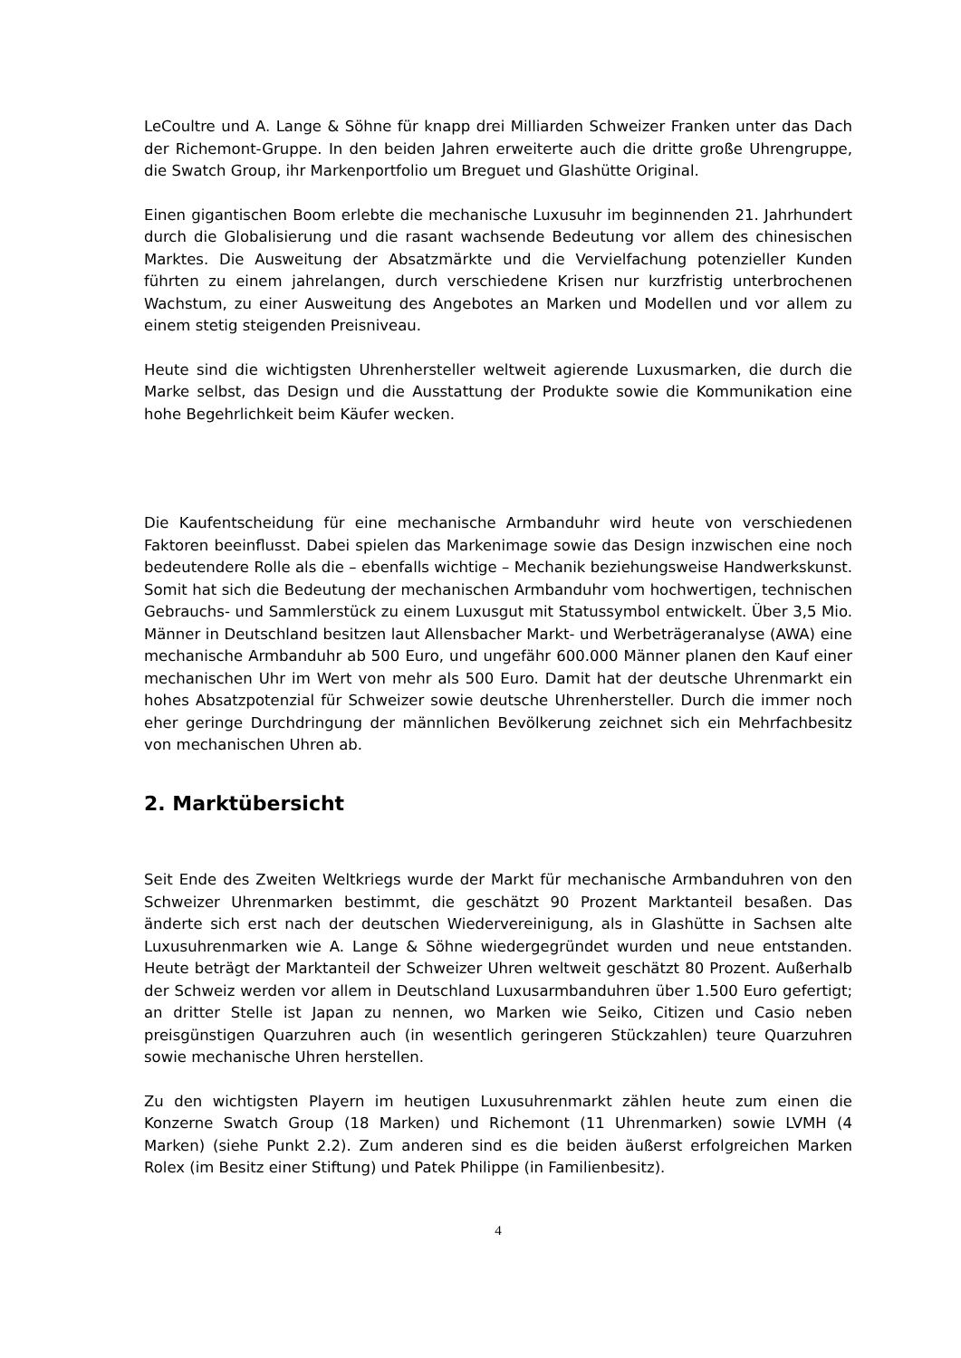LeCoultre und A. Lange & Söhne für knapp drei Milliarden Schweizer Franken unter das Dach der Richemont-Gruppe. In den beiden Jahren erweiterte auch die dritte große Uhrengruppe, die Swatch Group, ihr Markenportfolio um Breguet und Glashütte Original.
Einen gigantischen Boom erlebte die mechanische Luxusuhr im beginnenden 21. Jahrhundert durch die Globalisierung und die rasant wachsende Bedeutung vor allem des chinesischen Marktes. Die Ausweitung der Absatzmärkte und die Vervielfachung potenzieller Kunden führten zu einem jahrelangen, durch verschiedene Krisen nur kurzfristig unterbrochenen Wachstum, zu einer Ausweitung des Angebotes an Marken und Modellen und vor allem zu einem stetig steigenden Preisniveau.
Heute sind die wichtigsten Uhrenhersteller weltweit agierende Luxusmarken, die durch die Marke selbst, das Design und die Ausstattung der Produkte sowie die Kommunikation eine hohe Begehrlichkeit beim Käufer wecken.
Die Kaufentscheidung für eine mechanische Armbanduhr wird heute von verschiedenen Faktoren beeinflusst. Dabei spielen das Markenimage sowie das Design inzwischen eine noch bedeutendere Rolle als die – ebenfalls wichtige – Mechanik beziehungsweise Handwerkskunst. Somit hat sich die Bedeutung der mechanischen Armbanduhr vom hochwertigen, technischen Gebrauchs- und Sammlerstück zu einem Luxusgut mit Statussymbol entwickelt. Über 3,5 Mio. Männer in Deutschland besitzen laut Allensbacher Markt- und Werbeträgeranalyse (AWA) eine mechanische Armbanduhr ab 500 Euro, und ungefähr 600.000 Männer planen den Kauf einer mechanischen Uhr im Wert von mehr als 500 Euro. Damit hat der deutsche Uhrenmarkt ein hohes Absatzpotenzial für Schweizer sowie deutsche Uhrenhersteller. Durch die immer noch eher geringe Durchdringung der männlichen Bevölkerung zeichnet sich ein Mehrfachbesitz von mechanischen Uhren ab.
2. Marktübersicht
Seit Ende des Zweiten Weltkriegs wurde der Markt für mechanische Armbanduhren von den Schweizer Uhrenmarken bestimmt, die geschätzt 90 Prozent Marktanteil besaßen. Das änderte sich erst nach der deutschen Wiedervereinigung, als in Glashütte in Sachsen alte Luxusuhrenmarken wie A. Lange & Söhne wiedergegründet wurden und neue entstanden. Heute beträgt der Marktanteil der Schweizer Uhren weltweit geschätzt 80 Prozent. Außerhalb der Schweiz werden vor allem in Deutschland Luxusarmbanduhren über 1.500 Euro gefertigt; an dritter Stelle ist Japan zu nennen, wo Marken wie Seiko, Citizen und Casio neben preisgünstigen Quarzuhren auch (in wesentlich geringeren Stückzahlen) teure Quarzuhren sowie mechanische Uhren herstellen.
Zu den wichtigsten Playern im heutigen Luxusuhrenmarkt zählen heute zum einen die Konzerne Swatch Group (18 Marken) und Richemont (11 Uhrenmarken) sowie LVMH (4 Marken) (siehe Punkt 2.2). Zum anderen sind es die beiden äußerst erfolgreichen Marken Rolex (im Besitz einer Stiftung) und Patek Philippe (in Familienbesitz).
4